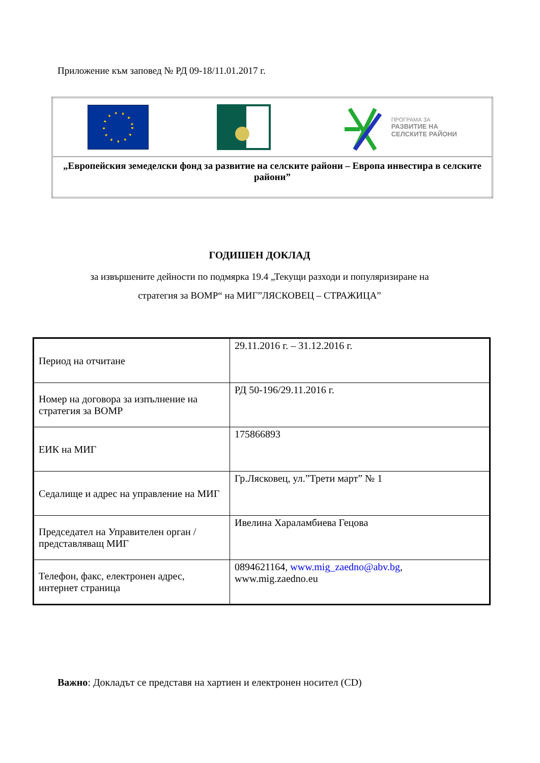Приложение към заповед № РД 09-18/11.01.2017 г.
| ПРОГРАМА ЗА РАЗВИТИЕ НА СЕЛСКИТЕ РАЙОНИ |
| „Европейския земеделски фонд за развитие на селските райони – Европа инвестира в селските райони” |
ГОДИШЕН ДОКЛАД
за извършените дейности по подмярка 19.4 „Текущи разходи и популяризиране на
стратегия за ВОМР“ на МИГ”ЛЯСКОВЕЦ – СТРАЖИЦА”
| Период на отчитане | 29.11.2016 г. – 31.12.2016 г. |
| Номер на договора за изпълнение на стратегия за ВОМР | РД 50-196/29.11.2016 г. |
| ЕИК на МИГ | 175866893 |
| Седалище и адрес на управление на МИГ | Гр.Лясковец, ул.”Трети март” № 1 |
| Председател на Управителен орган / представляващ МИГ | Ивелина Хараламбиева Гецова |
| Телефон, факс, електронен адрес, интернет страница | 0894621164, www.mig_zaedno@abv.bg , www.mig.zaedno.eu |
Важно: Докладът се представя на хартиен и електронен носител (CD)